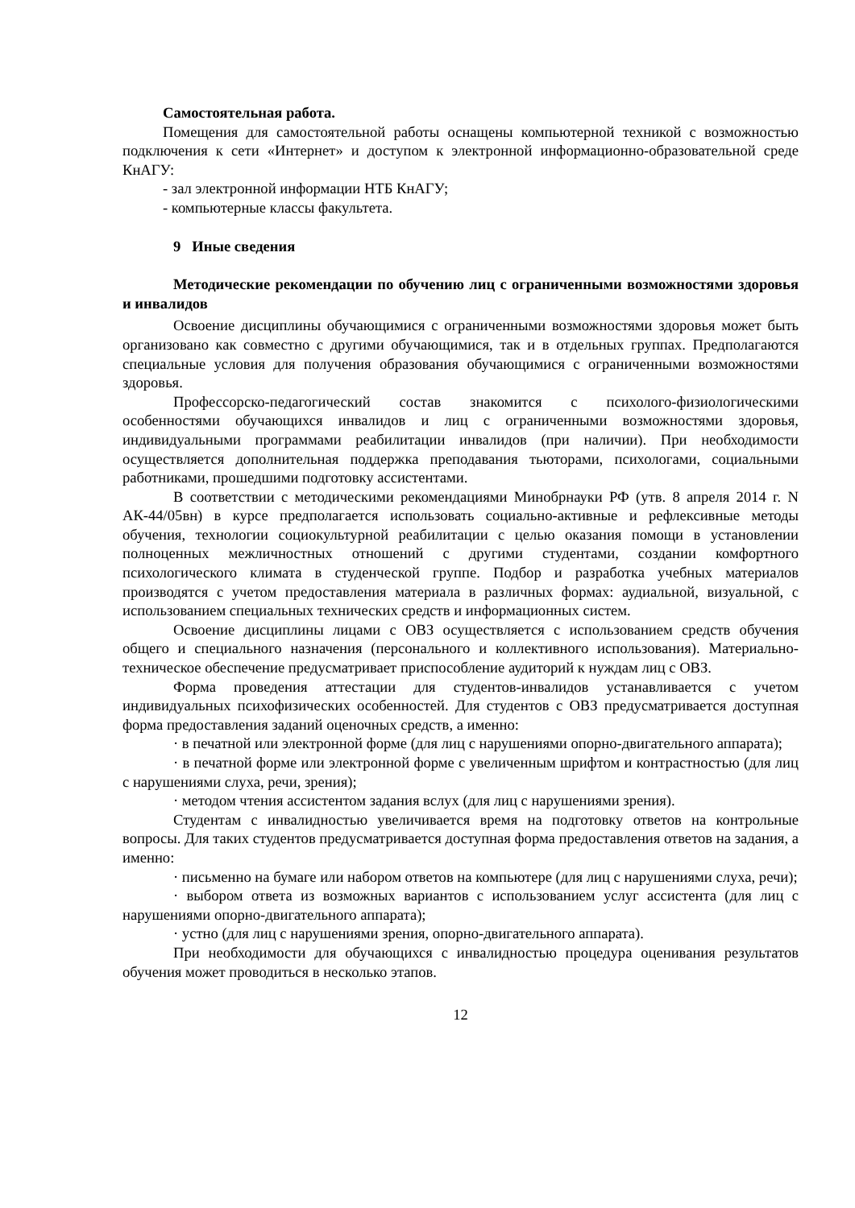Самостоятельная работа.
Помещения для самостоятельной работы оснащены компьютерной техникой с возможностью подключения к сети «Интернет» и доступом к электронной информационно-образовательной среде КнАГУ:
- зал электронной информации НТБ КнАГУ;
- компьютерные классы факультета.
9 Иные сведения
Методические рекомендации по обучению лиц с ограниченными возможностями здоровья и инвалидов
Освоение дисциплины обучающимися с ограниченными возможностями здоровья может быть организовано как совместно с другими обучающимися, так и в отдельных группах. Предполагаются специальные условия для получения образования обучающимися с ограниченными возможностями здоровья.
Профессорско-педагогический состав знакомится с психолого-физиологическими особенностями обучающихся инвалидов и лиц с ограниченными возможностями здоровья, индивидуальными программами реабилитации инвалидов (при наличии). При необходимости осуществляется дополнительная поддержка преподавания тьюторами, психологами, социальными работниками, прошедшими подготовку ассистентами.
В соответствии с методическими рекомендациями Минобрнауки РФ (утв. 8 апреля 2014 г. N АК-44/05вн) в курсе предполагается использовать социально-активные и рефлексивные методы обучения, технологии социокультурной реабилитации с целью оказания помощи в установлении полноценных межличностных отношений с другими студентами, создании комфортного психологического климата в студенческой группе. Подбор и разработка учебных материалов производятся с учетом предоставления материала в различных формах: аудиальной, визуальной, с использованием специальных технических средств и информационных систем.
Освоение дисциплины лицами с ОВЗ осуществляется с использованием средств обучения общего и специального назначения (персонального и коллективного использования). Материально-техническое обеспечение предусматривает приспособление аудиторий к нуждам лиц с ОВЗ.
Форма проведения аттестации для студентов-инвалидов устанавливается с учетом индивидуальных психофизических особенностей. Для студентов с ОВЗ предусматривается доступная форма предоставления заданий оценочных средств, а именно:
· в печатной или электронной форме (для лиц с нарушениями опорно-двигательного аппарата);
· в печатной форме или электронной форме с увеличенным шрифтом и контрастностью (для лиц с нарушениями слуха, речи, зрения);
· методом чтения ассистентом задания вслух (для лиц с нарушениями зрения).
Студентам с инвалидностью увеличивается время на подготовку ответов на контрольные вопросы. Для таких студентов предусматривается доступная форма предоставления ответов на задания, а именно:
· письменно на бумаге или набором ответов на компьютере (для лиц с нарушениями слуха, речи);
· выбором ответа из возможных вариантов с использованием услуг ассистента (для лиц с нарушениями опорно-двигательного аппарата);
· устно (для лиц с нарушениями зрения, опорно-двигательного аппарата).
При необходимости для обучающихся с инвалидностью процедура оценивания результатов обучения может проводиться в несколько этапов.
12